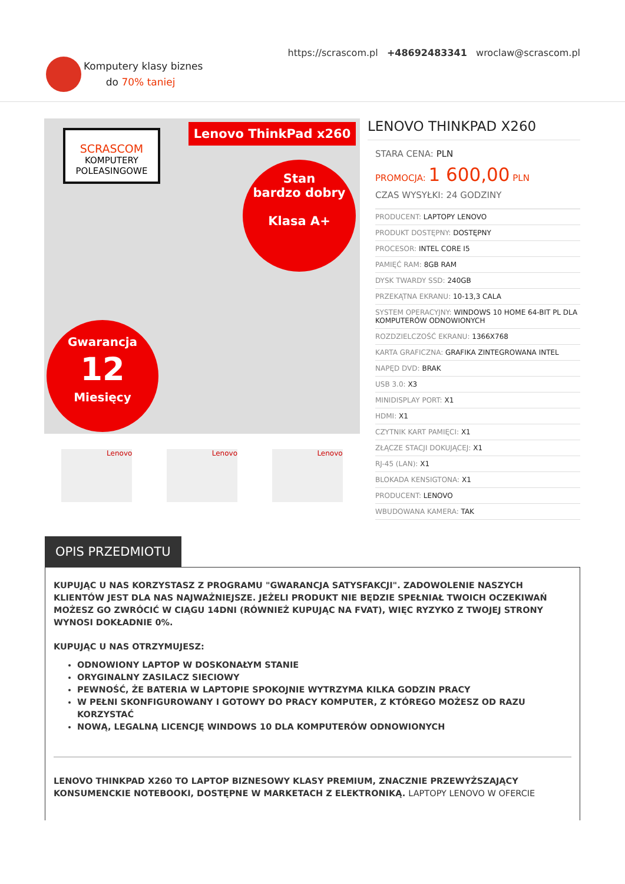Komputery klasy biznes
do 70% taniej
https://scrascom.pl +48692483341 wroclaw@scrascom.pl
SCRASCOM
KOMPUTERY
POLEASINGOWE
Lenovo ThinkPad x260
Stan
bardzo dobry
Klasa A+
Gwarancja
12
Miesięcy
Lenovo Lenovo Lenovo
LENOVO THINKPAD X260
STARA CENA: PLN
PROMOCJA: 1 600,00 PLN
CZAS WYSYŁKI: 24 GODZINY
| PRODUCENT: LAPTOPY LENOVO |
| PRODUKT DOSTĘPNY: DOSTĘPNY |
| PROCESOR: INTEL CORE I5 |
| PAMIĘĆ RAM: 8GB RAM |
| DYSK TWARDY SSD: 240GB |
| PRZEKĄTNA EKRANU: 10-13,3 CALA |
| SYSTEM OPERACYJNY: WINDOWS 10 HOME 64-BIT PL DLA KOMPUTERÓW ODNOWIONYCH |
| ROZDZIELCZOŚĆ EKRANU: 1366X768 |
| KARTA GRAFICZNA: GRAFIKA ZINTEGROWANA INTEL |
| NAPĘD DVD: BRAK |
| USB 3.0: X3 |
| MINIDISPLAY PORT: X1 |
| HDMI: X1 |
| CZYTNIK KART PAMIĘCI: X1 |
| ZŁĄCZE STACJI DOKUJĄCEJ: X1 |
| RJ-45 (LAN): X1 |
| BLOKADA KENSIGTONA: X1 |
| PRODUCENT: LENOVO |
| WBUDOWANA KAMERA: TAK |
OPIS PRZEDMIOTU
KUPUJĄC U NAS KORZYSTASZ Z PROGRAMU "GWARANCJA SATYSFAKCJI". ZADOWOLENIE NASZYCH KLIENTÓW JEST DLA NAS NAJWAŻNIEJSZE. JEŻELI PRODUKT NIE BĘDZIE SPEŁNIAŁ TWOICH OCZEKIWAŃ MOŻESZ GO ZWRÓCIĆ W CIĄGU 14DNI (RÓWNIEŻ KUPUJĄC NA FVAT), WIĘC RYZYKO Z TWOJEJ STRONY WYNOSI DOKŁADNIE 0%.
KUPUJĄC U NAS OTRZYMUJESZ:
ODNOWIONY LAPTOP W DOSKONAŁYM STANIE
ORYGINALNY ZASILACZ SIECIOWY
PEWNOŚĆ, ŻE BATERIA W LAPTOPIE SPOKOJNIE WYTRZYMA KILKA GODZIN PRACY
W PEŁNI SKONFIGUROWANY I GOTOWY DO PRACY KOMPUTER, Z KTÓREGO MOŻESZ OD RAZU KORZYSTAĆ
NOWĄ, LEGALNĄ LICENCJĘ WINDOWS 10 DLA KOMPUTERÓW ODNOWIONYCH
LENOVO THINKPAD X260 TO LAPTOP BIZNESOWY KLASY PREMIUM, ZNACZNIE PRZEWYŻSZAJĄCY KONSUMENCKIE NOTEBOOKI, DOSTĘPNE W MARKETACH Z ELEKTRONIKĄ. LAPTOPY LENOVO W OFERCIE